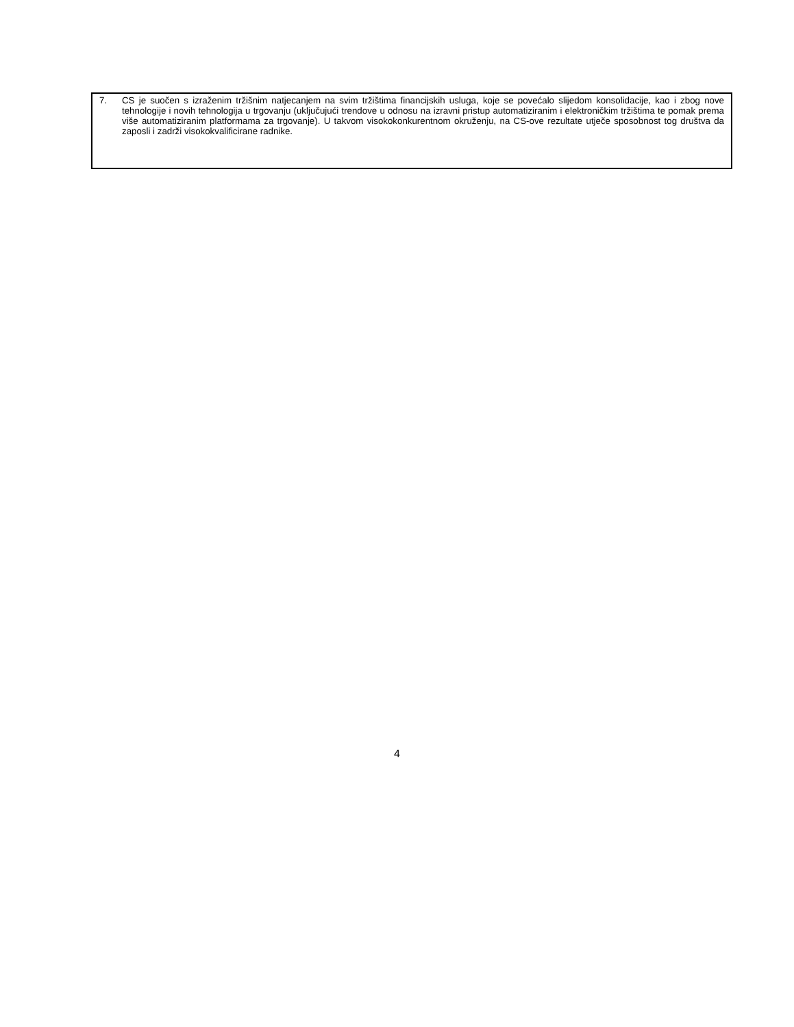7. CS je suočen s izraženim tržišnim natjecanjem na svim tržištima financijskih usluga, koje se povećalo slijedom konsolidacije, kao i zbog nove tehnologije i novih tehnologija u trgovanju (uključujući trendove u odnosu na izravni pristup automatiziranim i elektroničkim tržištima te pomak prema više automatiziranim platformama za trgovanje). U takvom visokokonkurentnom okruženju, na CS-ove rezultate utječe sposobnost tog društva da zaposli i zadrži visokokvalificirane radnike.
4